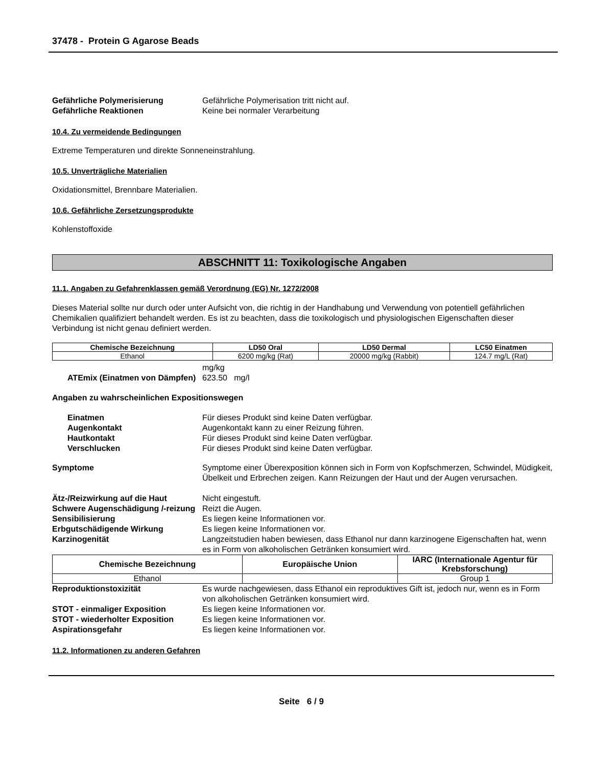37478 - Protein G Agarose Beads
Gefährliche Polymerisierung Gefährliche Polymerisation tritt nicht auf.
Gefährliche Reaktionen Keine bei normaler Verarbeitung
10.4. Zu vermeidende Bedingungen
Extreme Temperaturen und direkte Sonneneinstrahlung.
10.5. Unverträgliche Materialien
Oxidationsmittel, Brennbare Materialien.
10.6. Gefährliche Zersetzungsprodukte
Kohlenstoffoxide
ABSCHNITT 11: Toxikologische Angaben
11.1. Angaben zu Gefahrenklassen gemäß Verordnung (EG) Nr. 1272/2008
Dieses Material sollte nur durch oder unter Aufsicht von, die richtig in der Handhabung und Verwendung von potentiell gefährlichen Chemikalien qualifiziert behandelt werden. Es ist zu beachten, dass die toxikologisch und physiologischen Eigenschaften dieser Verbindung ist nicht genau definiert werden.
| Chemische Bezeichnung | LD50 Oral | LD50 Dermal | LC50 Einatmen |
| --- | --- | --- | --- |
| Ethanol | 6200 mg/kg (Rat) | 20000 mg/kg (Rabbit) | 124.7 mg/L (Rat) |
mg/kg
ATEmix (Einatmen von Dämpfen)
623.50 mg/l
Angaben zu wahrscheinlichen Expositionswegen
Einatmen Für dieses Produkt sind keine Daten verfügbar.
Augenkontakt Augenkontakt kann zu einer Reizung führen.
Hautkontakt Für dieses Produkt sind keine Daten verfügbar.
Verschlucken Für dieses Produkt sind keine Daten verfügbar.
Symptome Symptome einer Überexposition können sich in Form von Kopfschmerzen, Schwindel, Müdigkeit, Übelkeit und Erbrechen zeigen. Kann Reizungen der Haut und der Augen verursachen.
Ätz-/Reizwirkung auf die Haut Nicht eingestuft.
Schwere Augenschädigung /-reizung
Reizt die Augen.
Sensibilisierung Es liegen keine Informationen vor.
Erbgutschädigende Wirkung Es liegen keine Informationen vor.
Karzinogenität Langzeitstudien haben bewiesen, dass Ethanol nur dann karzinogene Eigenschaften hat, wenn es in Form von alkoholischen Getränken konsumiert wird.
| Chemische Bezeichnung | Europäische Union | IARC (Internationale Agentur für Krebsforschung) |
| --- | --- | --- |
| Ethanol | | Group 1 |
Reproduktionstoxizität Es wurde nachgewiesen, dass Ethanol ein reproduktives Gift ist, jedoch nur, wenn es in Form von alkoholischen Getränken konsumiert wird.
STOT - einmaliger Exposition Es liegen keine Informationen vor.
STOT - wiederholter Exposition Es liegen keine Informationen vor.
Aspirationsgefahr Es liegen keine Informationen vor.
11.2. Informationen zu anderen Gefahren
Seite 6 / 9